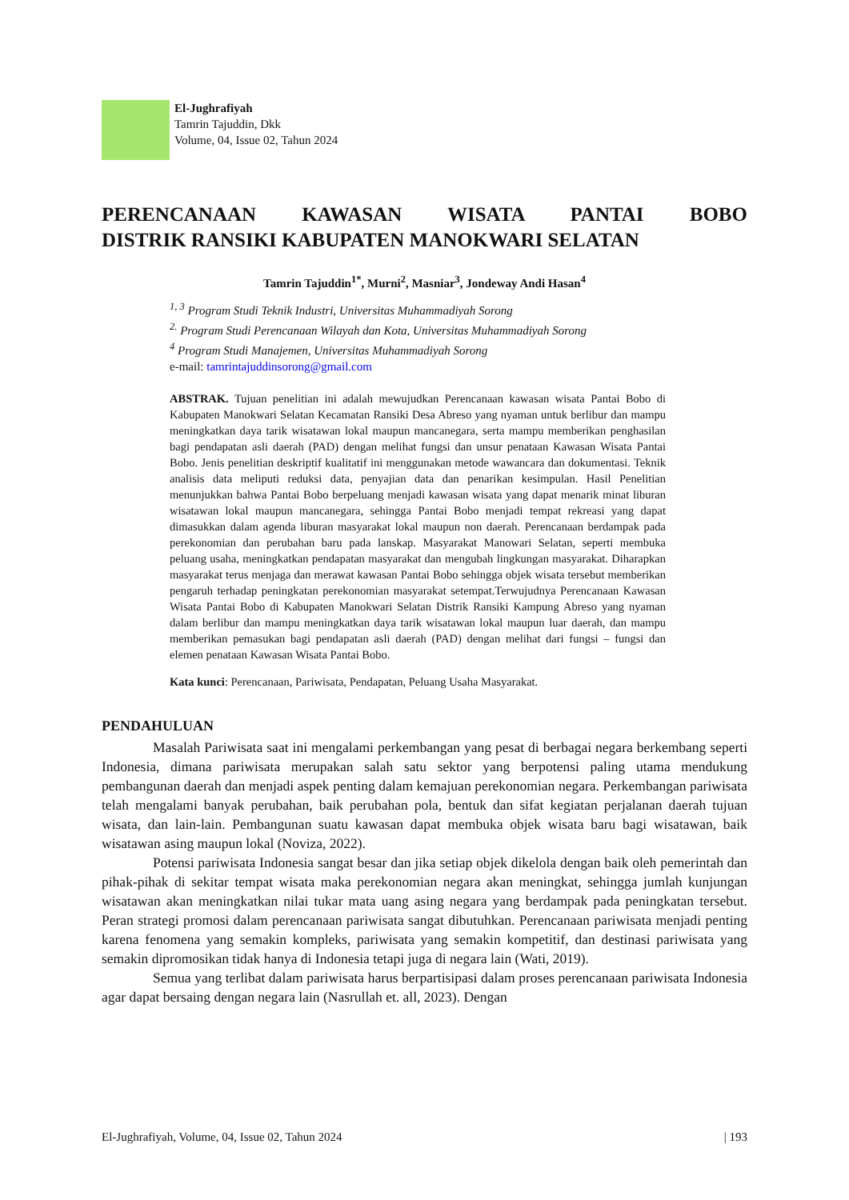El-Jughrafiyah
Tamrin Tajuddin, Dkk
Volume, 04, Issue 02, Tahun 2024
PERENCANAAN KAWASAN WISATA PANTAI BOBO
DISTRIK RANSIKI KABUPATEN MANOKWARI SELATAN
Tamrin Tajuddin<sup>1*</sup>, Murni<sup>2</sup>, Masniar<sup>3</sup>, Jondeway Andi Hasan<sup>4</sup>
<sup>1, 3</sup> Program Studi Teknik Industri, Universitas Muhammadiyah Sorong
<sup>2.</sup> Program Studi Perencanaan Wilayah dan Kota, Universitas Muhammadiyah Sorong
<sup>4</sup> Program Studi Manajemen, Universitas Muhammadiyah Sorong
e-mail: tamrintajuddinsorong@gmail.com
ABSTRAK. Tujuan penelitian ini adalah mewujudkan Perencanaan kawasan wisata Pantai Bobo di Kabupaten Manokwari Selatan Kecamatan Ransiki Desa Abreso yang nyaman untuk berlibur dan mampu meningkatkan daya tarik wisatawan lokal maupun mancanegara, serta mampu memberikan penghasilan bagi pendapatan asli daerah (PAD) dengan melihat fungsi dan unsur penataan Kawasan Wisata Pantai Bobo. Jenis penelitian deskriptif kualitatif ini menggunakan metode wawancara dan dokumentasi. Teknik analisis data meliputi reduksi data, penyajian data dan penarikan kesimpulan. Hasil Penelitian menunjukkan bahwa Pantai Bobo berpeluang menjadi kawasan wisata yang dapat menarik minat liburan wisatawan lokal maupun mancanegara, sehingga Pantai Bobo menjadi tempat rekreasi yang dapat dimasukkan dalam agenda liburan masyarakat lokal maupun non daerah. Perencanaan berdampak pada perekonomian dan perubahan baru pada lanskap. Masyarakat Manowari Selatan, seperti membuka peluang usaha, meningkatkan pendapatan masyarakat dan mengubah lingkungan masyarakat. Diharapkan masyarakat terus menjaga dan merawat kawasan Pantai Bobo sehingga objek wisata tersebut memberikan pengaruh terhadap peningkatan perekonomian masyarakat setempat.Terwujudnya Perencanaan Kawasan Wisata Pantai Bobo di Kabupaten Manokwari Selatan Distrik Ransiki Kampung Abreso yang nyaman dalam berlibur dan mampu meningkatkan daya tarik wisatawan lokal maupun luar daerah, dan mampu memberikan pemasukan bagi pendapatan asli daerah (PAD) dengan melihat dari fungsi – fungsi dan elemen penataan Kawasan Wisata Pantai Bobo.
Kata kunci: Perencanaan, Pariwisata, Pendapatan, Peluang Usaha Masyarakat.
PENDAHULUAN
Masalah Pariwisata saat ini mengalami perkembangan yang pesat di berbagai negara berkembang seperti Indonesia, dimana pariwisata merupakan salah satu sektor yang berpotensi paling utama mendukung pembangunan daerah dan menjadi aspek penting dalam kemajuan perekonomian negara. Perkembangan pariwisata telah mengalami banyak perubahan, baik perubahan pola, bentuk dan sifat kegiatan perjalanan daerah tujuan wisata, dan lain-lain. Pembangunan suatu kawasan dapat membuka objek wisata baru bagi wisatawan, baik wisatawan asing maupun lokal (Noviza, 2022).
Potensi pariwisata Indonesia sangat besar dan jika setiap objek dikelola dengan baik oleh pemerintah dan pihak-pihak di sekitar tempat wisata maka perekonomian negara akan meningkat, sehingga jumlah kunjungan wisatawan akan meningkatkan nilai tukar mata uang asing negara yang berdampak pada peningkatan tersebut. Peran strategi promosi dalam perencanaan pariwisata sangat dibutuhkan. Perencanaan pariwisata menjadi penting karena fenomena yang semakin kompleks, pariwisata yang semakin kompetitif, dan destinasi pariwisata yang semakin dipromosikan tidak hanya di Indonesia tetapi juga di negara lain (Wati, 2019).
Semua yang terlibat dalam pariwisata harus berpartisipasi dalam proses perencanaan pariwisata Indonesia agar dapat bersaing dengan negara lain (Nasrullah et. all, 2023). Dengan
El-Jughrafiyah, Volume, 04, Issue 02, Tahun 2024 | 193